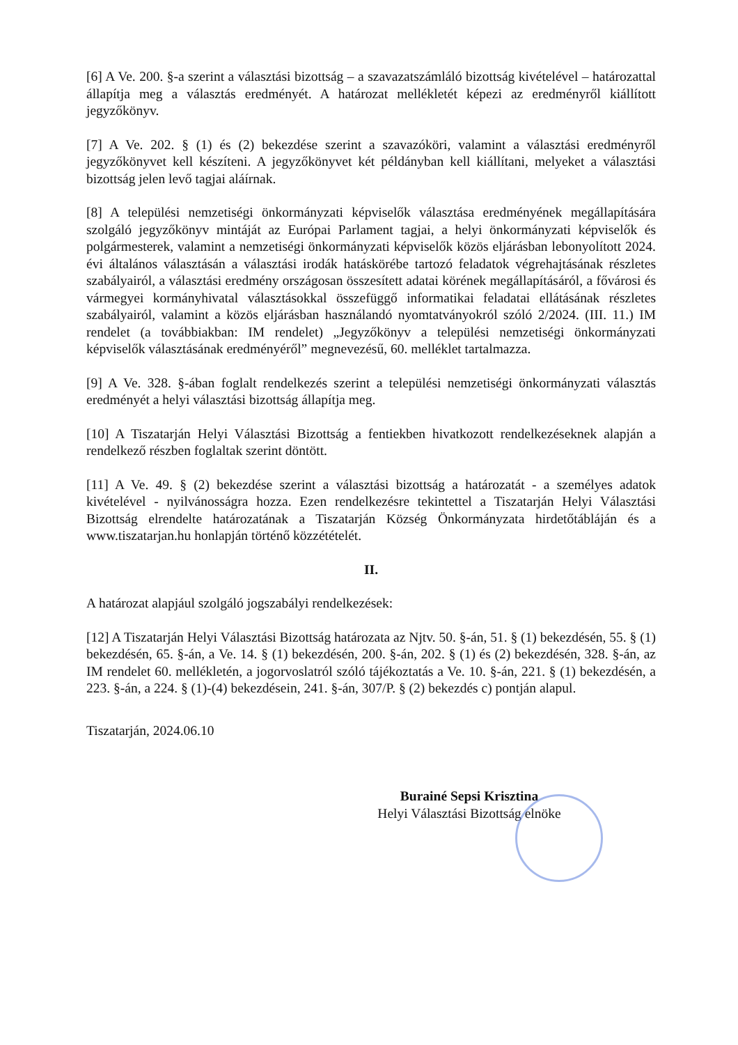[6] A Ve. 200. §-a szerint a választási bizottság – a szavazatszámláló bizottság kivételével – határozattal állapítja meg a választás eredményét. A határozat mellékletét képezi az eredményről kiállított jegyzőkönyv.
[7] A Ve. 202. § (1) és (2) bekezdése szerint a szavazóköri, valamint a választási eredményről jegyzőkönyvet kell készíteni. A jegyzőkönyvet két példányban kell kiállítani, melyeket a választási bizottság jelen levő tagjai aláírnak.
[8] A települési nemzetiségi önkormányzati képviselők választása eredményének megállapítására szolgáló jegyzőkönyv mintáját az Európai Parlament tagjai, a helyi önkormányzati képviselők és polgármesterek, valamint a nemzetiségi önkormányzati képviselők közös eljárásban lebonyolított 2024. évi általános választásán a választási irodák hatáskörébe tartozó feladatok végrehajtásának részletes szabályairól, a választási eredmény országosan összesített adatai körének megállapításáról, a fővárosi és vármegyei kormányhivatal választásokkal összefüggő informatikai feladatai ellátásának részletes szabályairól, valamint a közös eljárásban használandó nyomtatványokról szóló 2/2024. (III. 11.) IM rendelet (a továbbiakban: IM rendelet) „Jegyzőkönyv a települési nemzetiségi önkormányzati képviselők választásának eredményéről” megnevezésű, 60. melléklet tartalmazza.
[9] A Ve. 328. §-ában foglalt rendelkezés szerint a települési nemzetiségi önkormányzati választás eredményét a helyi választási bizottság állapítja meg.
[10] A Tiszatarján Helyi Választási Bizottság a fentiekben hivatkozott rendelkezéseknek alapján a rendelkező részben foglaltak szerint döntött.
[11] A Ve. 49. § (2) bekezdése szerint a választási bizottság a határozatát - a személyes adatok kivételével - nyilvánosságra hozza. Ezen rendelkezésre tekintettel a Tiszatarján Helyi Választási Bizottság elrendelte határozatának a Tiszatarján Község Önkormányzata hirdetőtábláján és a www.tiszatarjan.hu honlapján történő közzétételét.
II.
A határozat alapjául szolgáló jogszabályi rendelkezések:
[12] A Tiszatarján Helyi Választási Bizottság határozata az Njtv. 50. §-án, 51. § (1) bekezdésén, 55. § (1) bekezdésén, 65. §-án, a Ve. 14. § (1) bekezdésén, 200. §-án, 202. § (1) és (2) bekezdésén, 328. §-án, az IM rendelet 60. mellékletén, a jogorvoslatról szóló tájékoztatás a Ve. 10. §-án, 221. § (1) bekezdésén, a 223. §-án, a 224. § (1)-(4) bekezdésein, 241. §-án, 307/P. § (2) bekezdés c) pontján alapul.
Tiszatarján, 2024.06.10
Burainé Sepsi Krisztina
Helyi Választási Bizottság elnöke